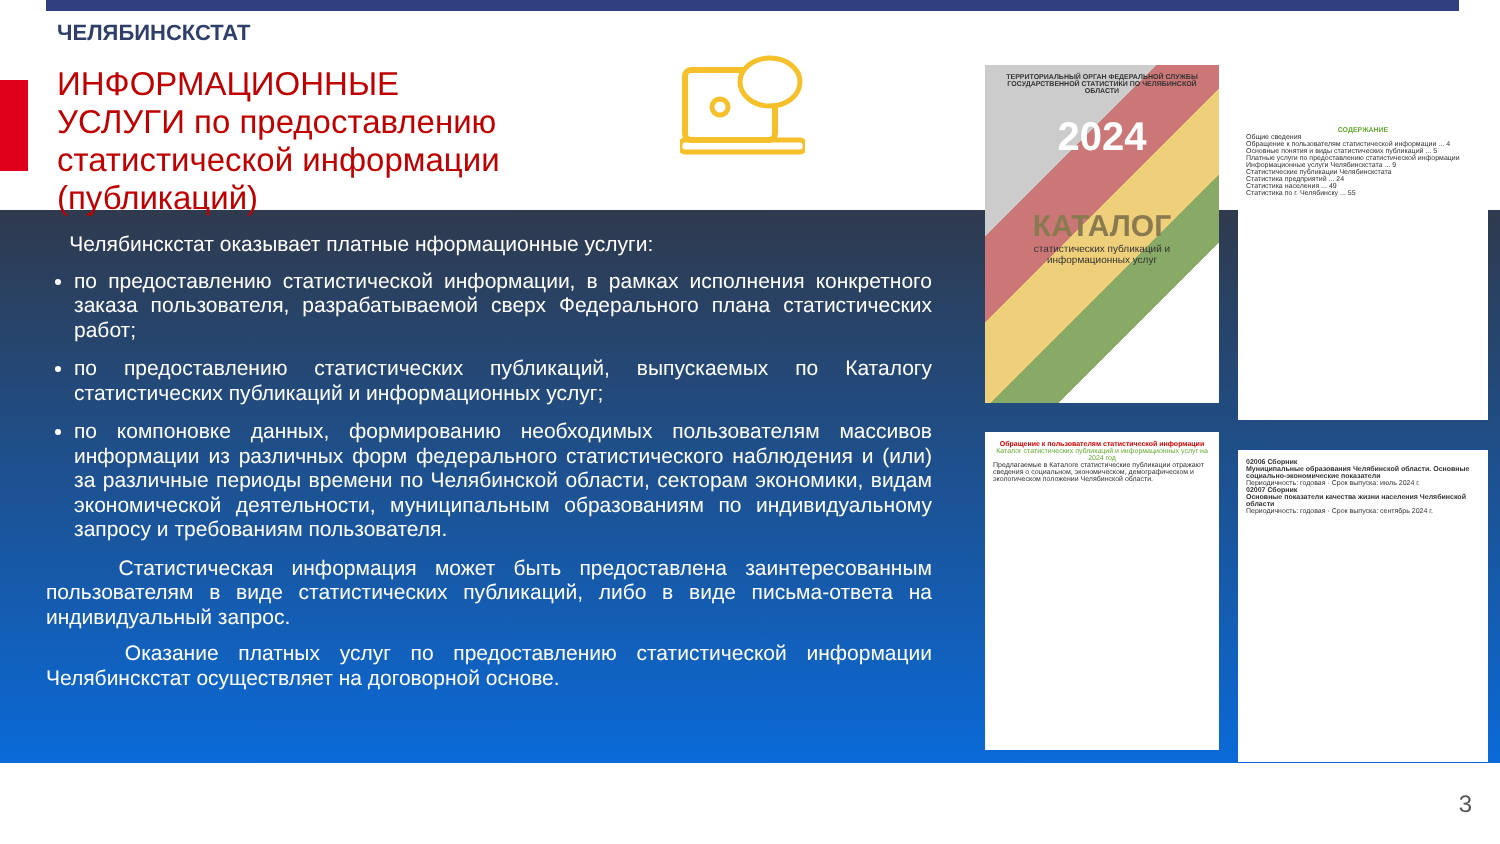ЧЕЛЯБИНСКСТАТ
ИНФОРМАЦИОННЫЕ УСЛУГИ по предоставлению статистической информации (публикаций)
Челябинскстат оказывает платные нформационные услуги:
по предоставлению статистической информации, в рамках исполнения конкретного заказа пользователя, разрабатываемой сверх Федерального плана статистических работ;
по предоставлению статистических публикаций, выпускаемых по Каталогу статистических публикаций и информационных услуг;
по компоновке данных, формированию необходимых пользователям массивов информации из различных форм федерального статистического наблюдения и (или) за различные периоды времени по Челябинской области, секторам экономики, видам экономической деятельности, муниципальным образованиям по индивидуальному запросу и требованиям пользователя.
Статистическая информация может быть предоставлена заинтересованным пользователям в виде статистических публикаций, либо в виде письма-ответа на индивидуальный запрос.
Оказание платных услуг по предоставлению статистической информации Челябинскстат осуществляет на договорной основе.
ТЕРРИТОРИАЛЬНЫЙ ОРГАН ФЕДЕРАЛЬНОЙ СЛУЖБЫ ГОСУДАРСТВЕННОЙ СТАТИСТИКИ ПО ЧЕЛЯБИНСКОЙ ОБЛАСТИ
2024
КАТАЛОГ
статистических публикаций и информационных услуг
СОДЕРЖАНИЕ
Общие сведения
Обращение к пользователям статистической информации ... 4
Основные понятия и виды статистических публикаций ... 5
Платные услуги по предоставлению статистической информации
Информационные услуги Челябинскстата ... 9
Статистические публикации Челябинскстата
Статистика предприятий ... 24
Статистика населения ... 49
Статистика по г. Челябинску ... 55
Обращение к пользователям статистической информации
Каталог статистических публикаций и информационных услуг на 2024 год
Предлагаемые в Каталоге статистические публикации отражают сведения о социальном, экономическом, демографическом и экологическом положении Челябинской области.
02006 Сборник
Муниципальные образования Челябинской области. Основные социально-экономические показатели
Периодичность: годовая · Срок выпуска: июль 2024 г.
02007 Сборник
Основные показатели качества жизни населения Челябинской области
Периодичность: годовая · Срок выпуска: сентябрь 2024 г.
3